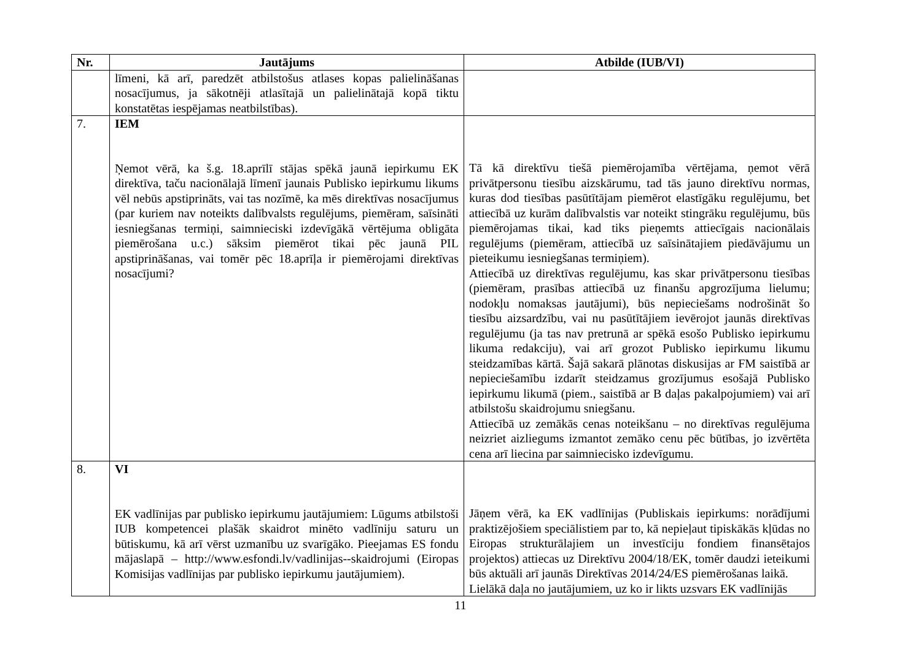| Nr. | Jautājums | Atbilde (IUB/VI) |
| --- | --- | --- |
| | līmeni, kā arī, paredzēt atbilstošus atlases kopas palielināšanas nosacījumus, ja sākotnēji atlasītajā un palielinātajā kopā tiktu konstatētas iespējamas neatbilstības). | |
| 7. | IEM Ņemot vērā, ka š.g. 18.aprīlī stājas spēkā jaunā iepirkumu EK direktīva, taču nacionālajā līmenī jaunais Publisko iepirkumu likums vēl nebūs apstiprināts, vai tas nozīmē, ka mēs direktīvas nosacījumus (par kuriem nav noteikts dalībvalsts regulējums, piemēram, saīsināti iesniegšanas termiņi, saimnieciski izdevīgākā vērtējuma obligāta piemērošana u.c.) sāksim piemērot tikai pēc jaunā PIL apstiprināšanas, vai tomēr pēc 18.aprīļa ir piemērojami direktīvas nosacījumi? | Tā kā direktīvu tiešā piemērojamība vērtējama, ņemot vērā privātpersonu tiesību aizskārumu, tad tās jauno direktīvu normas, kuras dod tiesības pasūtītājam piemērot elastīgāku regulējumu, bet attiecībā uz kurām dalībvalstis var noteikt stingrāku regulējumu, būs piemērojamas tikai, kad tiks pieņemts attiecīgais nacionālais regulējums (piemēram, attiecībā uz saīsinātajiem piedāvājumu un pieteikumu iesniegšanas termiņiem). Attiecībā uz direktīvas regulējumu, kas skar privātpersonu tiesības (piemēram, prasības attiecībā uz finanšu apgrozījuma lielumu; nodokļu nomaksas jautājumi), būs nepieciešams nodrošināt šo tiesību aizsardzību, vai nu pasūtītājiem ievērojot jaunās direktīvas regulējumu (ja tas nav pretrunā ar spēkā esošo Publisko iepirkumu likuma redakciju), vai arī grozot Publisko iepirkumu likumu steidzamības kārtā. Šajā sakarā plānotas diskusijas ar FM saistībā ar nepieciešamību izdarīt steidzamus grozījumus esošajā Publisko iepirkumu likumā (piem., saistībā ar B daļas pakalpojumiem) vai arī atbilstošu skaidrojumu sniegšanu. Attiecībā uz zemākās cenas noteikšanu – no direktīvas regulējuma neizriet aizliegums izmantot zemāko cenu pēc būtības, jo izvērtēta cena arī liecina par saimniecisko izdevīgumu. |
| 8. | VI EK vadlīnijas par publisko iepirkumu jautājumiem: Lūgums atbilstoši IUB kompetencei plašāk skaidrot minēto vadlīniju saturu un būtiskumu, kā arī vērst uzmanību uz svarīgāko. Pieejamas ES fondu mājaslapā – http://www.esfondi.lv/vadlinijas--skaidrojumi (Eiropas Komisijas vadlīnijas par publisko iepirkumu jautājumiem). | Jāņem vērā, ka EK vadlīnijas (Publiskais iepirkums: norādījumi praktizējošiem speciālistiem par to, kā nepieļaut tipiskākās kļūdas no Eiropas strukturālajiem un investīciju fondiem finansētajos projektos) attiecas uz Direktīvu 2004/18/EK, tomēr daudzi ieteikumi būs aktuāli arī jaunās Direktīvas 2014/24/ES piemērošanas laikā. Lielākā daļa no jautājumiem, uz ko ir likts uzsvars EK vadlīnijās |
11